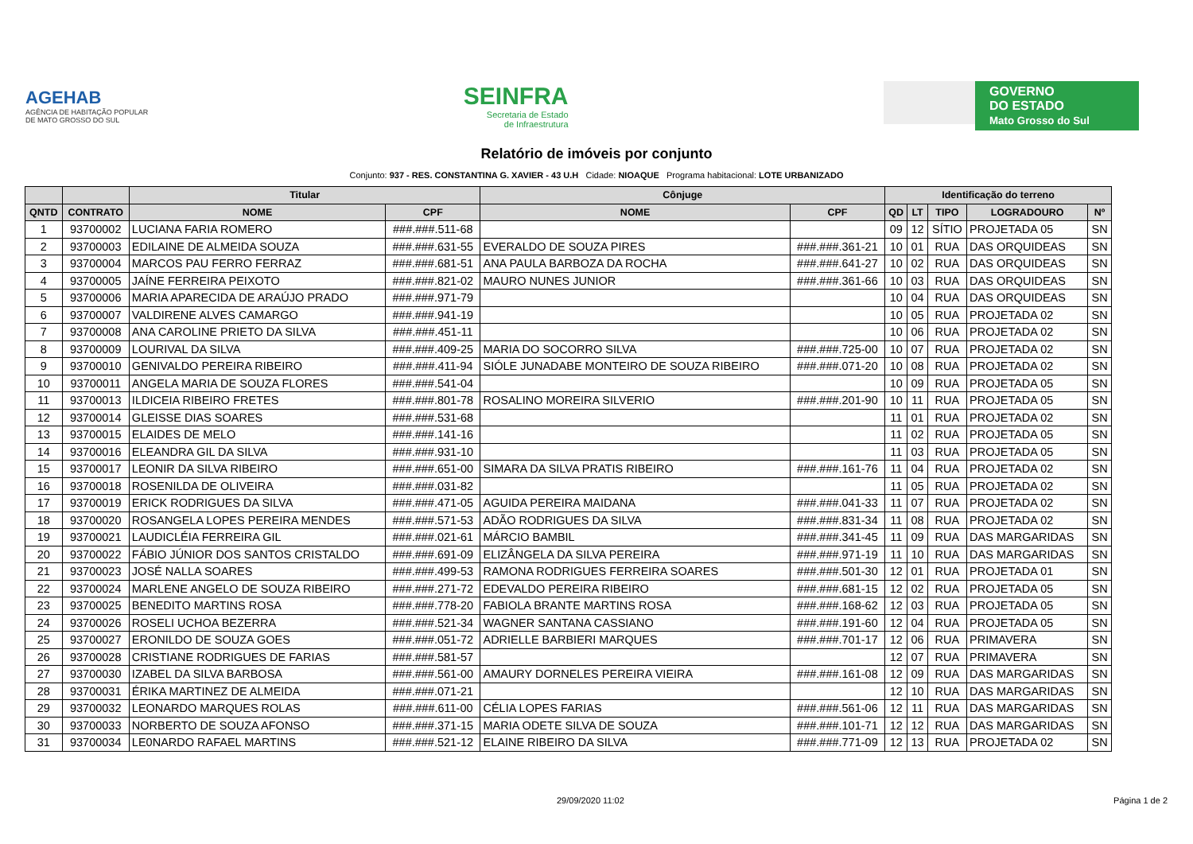AGEHAB
AGÊNCIA DE HABITAÇÃO POPULAR
DE MATO GROSSO DO SUL
SEINFRA
Secretaria de Estado
de Infraestrutura
GOVERNO
DO ESTADO
Mato Grosso do Sul
Relatório de imóveis por conjunto
Conjunto: 937 - RES. CONSTANTINA G. XAVIER - 43 U.H Cidade: NIOAQUE Programa habitacional: LOTE URBANIZADO
| | | Titular | | Cônjuge | | Identificação do terreno | | | | |
| --- | --- | --- | --- | --- | --- | --- | --- | --- | --- | --- |
| QNTD | CONTRATO | NOME | CPF | NOME | CPF | QD | LT | TIPO | LOGRADOURO | Nº |
| 1 | 93700002 | LUCIANA FARIA ROMERO | ###.###.511-68 | | | 09 | 12 | SÍTIO | PROJETADA 05 | SN |
| 2 | 93700003 | EDILAINE DE ALMEIDA SOUZA | ###.###.631-55 | EVERALDO DE SOUZA PIRES | ###.###.361-21 | 10 | 01 | RUA | DAS ORQUIDEAS | SN |
| 3 | 93700004 | MARCOS PAU FERRO FERRAZ | ###.###.681-51 | ANA PAULA BARBOZA DA ROCHA | ###.###.641-27 | 10 | 02 | RUA | DAS ORQUIDEAS | SN |
| 4 | 93700005 | JAÍNE FERREIRA PEIXOTO | ###.###.821-02 | MAURO NUNES JUNIOR | ###.###.361-66 | 10 | 03 | RUA | DAS ORQUIDEAS | SN |
| 5 | 93700006 | MARIA APARECIDA DE ARAÚJO PRADO | ###.###.971-79 | | | 10 | 04 | RUA | DAS ORQUIDEAS | SN |
| 6 | 93700007 | VALDIRENE ALVES CAMARGO | ###.###.941-19 | | | 10 | 05 | RUA | PROJETADA 02 | SN |
| 7 | 93700008 | ANA CAROLINE PRIETO DA SILVA | ###.###.451-11 | | | 10 | 06 | RUA | PROJETADA 02 | SN |
| 8 | 93700009 | LOURIVAL DA SILVA | ###.###.409-25 | MARIA DO SOCORRO SILVA | ###.###.725-00 | 10 | 07 | RUA | PROJETADA 02 | SN |
| 9 | 93700010 | GENIVALDO PEREIRA RIBEIRO | ###.###.411-94 | SIÓLE JUNADABE MONTEIRO DE SOUZA RIBEIRO | ###.###.071-20 | 10 | 08 | RUA | PROJETADA 02 | SN |
| 10 | 93700011 | ANGELA MARIA DE SOUZA FLORES | ###.###.541-04 | | | 10 | 09 | RUA | PROJETADA 05 | SN |
| 11 | 93700013 | ILDICEIA RIBEIRO FRETES | ###.###.801-78 | ROSALINO MOREIRA SILVERIO | ###.###.201-90 | 10 | 11 | RUA | PROJETADA 05 | SN |
| 12 | 93700014 | GLEISSE DIAS SOARES | ###.###.531-68 | | | 11 | 01 | RUA | PROJETADA 02 | SN |
| 13 | 93700015 | ELAIDES DE MELO | ###.###.141-16 | | | 11 | 02 | RUA | PROJETADA 05 | SN |
| 14 | 93700016 | ELEANDRA GIL DA SILVA | ###.###.931-10 | | | 11 | 03 | RUA | PROJETADA 05 | SN |
| 15 | 93700017 | LEONIR DA SILVA RIBEIRO | ###.###.651-00 | SIMARA DA SILVA PRATIS RIBEIRO | ###.###.161-76 | 11 | 04 | RUA | PROJETADA 02 | SN |
| 16 | 93700018 | ROSENILDA DE OLIVEIRA | ###.###.031-82 | | | 11 | 05 | RUA | PROJETADA 02 | SN |
| 17 | 93700019 | ERICK RODRIGUES DA SILVA | ###.###.471-05 | AGUIDA PEREIRA MAIDANA | ###.###.041-33 | 11 | 07 | RUA | PROJETADA 02 | SN |
| 18 | 93700020 | ROSANGELA LOPES PEREIRA MENDES | ###.###.571-53 | ADÃO RODRIGUES DA SILVA | ###.###.831-34 | 11 | 08 | RUA | PROJETADA 02 | SN |
| 19 | 93700021 | LAUDICLÉIA FERREIRA GIL | ###.###.021-61 | MÁRCIO BAMBIL | ###.###.341-45 | 11 | 09 | RUA | DAS MARGARIDAS | SN |
| 20 | 93700022 | FÁBIO JÚNIOR DOS SANTOS CRISTALDO | ###.###.691-09 | ELIZÂNGELA DA SILVA PEREIRA | ###.###.971-19 | 11 | 10 | RUA | DAS MARGARIDAS | SN |
| 21 | 93700023 | JOSÉ NALLA SOARES | ###.###.499-53 | RAMONA RODRIGUES FERREIRA SOARES | ###.###.501-30 | 12 | 01 | RUA | PROJETADA 01 | SN |
| 22 | 93700024 | MARLENE ANGELO DE SOUZA RIBEIRO | ###.###.271-72 | EDEVALDO PEREIRA RIBEIRO | ###.###.681-15 | 12 | 02 | RUA | PROJETADA 05 | SN |
| 23 | 93700025 | BENEDITO MARTINS ROSA | ###.###.778-20 | FABIOLA BRANTE MARTINS ROSA | ###.###.168-62 | 12 | 03 | RUA | PROJETADA 05 | SN |
| 24 | 93700026 | ROSELI UCHOA BEZERRA | ###.###.521-34 | WAGNER SANTANA CASSIANO | ###.###.191-60 | 12 | 04 | RUA | PROJETADA 05 | SN |
| 25 | 93700027 | ERONILDO DE SOUZA GOES | ###.###.051-72 | ADRIELLE BARBIERI MARQUES | ###.###.701-17 | 12 | 06 | RUA | PRIMAVERA | SN |
| 26 | 93700028 | CRISTIANE RODRIGUES DE FARIAS | ###.###.581-57 | | | 12 | 07 | RUA | PRIMAVERA | SN |
| 27 | 93700030 | IZABEL DA SILVA BARBOSA | ###.###.561-00 | AMAURY DORNELES PEREIRA VIEIRA | ###.###.161-08 | 12 | 09 | RUA | DAS MARGARIDAS | SN |
| 28 | 93700031 | ÉRIKA MARTINEZ DE ALMEIDA | ###.###.071-21 | | | 12 | 10 | RUA | DAS MARGARIDAS | SN |
| 29 | 93700032 | LEONARDO MARQUES ROLAS | ###.###.611-00 | CÉLIA LOPES FARIAS | ###.###.561-06 | 12 | 11 | RUA | DAS MARGARIDAS | SN |
| 30 | 93700033 | NORBERTO DE SOUZA AFONSO | ###.###.371-15 | MARIA ODETE SILVA DE SOUZA | ###.###.101-71 | 12 | 12 | RUA | DAS MARGARIDAS | SN |
| 31 | 93700034 | LE0NARDO RAFAEL MARTINS | ###.###.521-12 | ELAINE RIBEIRO DA SILVA | ###.###.771-09 | 12 | 13 | RUA | PROJETADA 02 | SN |
29/09/2020 11:02 Página 1 de 2